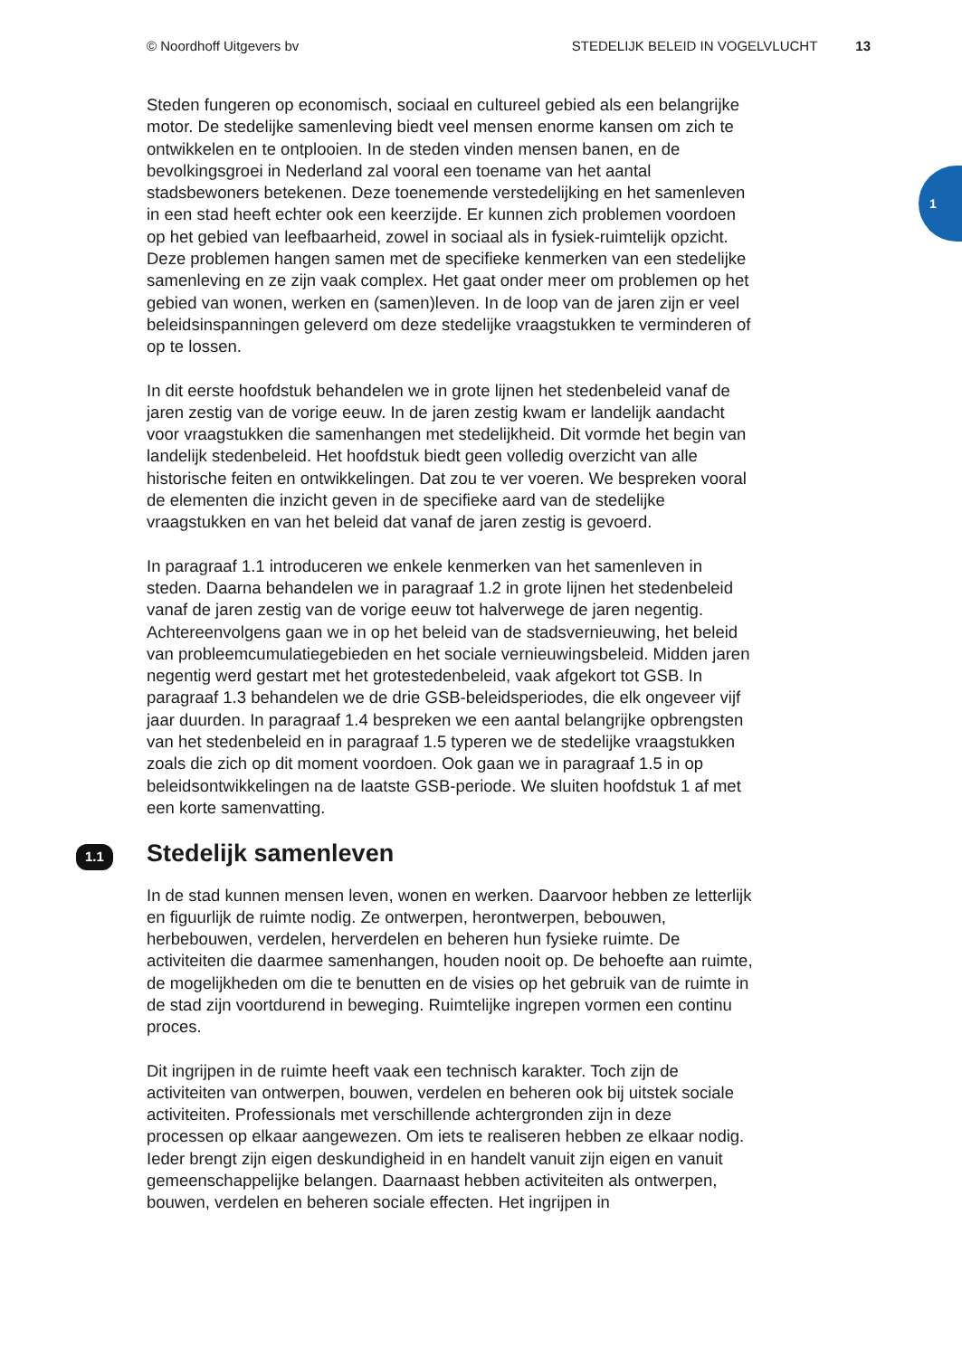© Noordhoff Uitgevers bv STEDELIJK BELEID IN VOGELVLUCHT 13
1
Steden fungeren op economisch, sociaal en cultureel gebied als een belangrijke motor. De stedelijke samenleving biedt veel mensen enorme kansen om zich te ontwikkelen en te ontplooien. In de steden vinden mensen banen, en de bevolkingsgroei in Nederland zal vooral een toename van het aantal stadsbewoners betekenen. Deze toenemende verstedelijking en het samenleven in een stad heeft echter ook een keerzijde. Er kunnen zich problemen voordoen op het gebied van leefbaarheid, zowel in sociaal als in fysiek-ruimtelijk opzicht. Deze problemen hangen samen met de specifieke kenmerken van een stedelijke samenleving en ze zijn vaak complex. Het gaat onder meer om problemen op het gebied van wonen, werken en (samen)leven. In de loop van de jaren zijn er veel beleidsinspanningen geleverd om deze stedelijke vraagstukken te verminderen of op te lossen.
In dit eerste hoofdstuk behandelen we in grote lijnen het stedenbeleid vanaf de jaren zestig van de vorige eeuw. In de jaren zestig kwam er landelijk aandacht voor vraagstukken die samenhangen met stedelijkheid. Dit vormde het begin van landelijk stedenbeleid. Het hoofdstuk biedt geen volledig overzicht van alle historische feiten en ontwikkelingen. Dat zou te ver voeren. We bespreken vooral de elementen die inzicht geven in de specifieke aard van de stedelijke vraagstukken en van het beleid dat vanaf de jaren zestig is gevoerd.
In paragraaf 1.1 introduceren we enkele kenmerken van het samenleven in steden. Daarna behandelen we in paragraaf 1.2 in grote lijnen het stedenbeleid vanaf de jaren zestig van de vorige eeuw tot halverwege de jaren negentig. Achtereenvolgens gaan we in op het beleid van de stadsvernieuwing, het beleid van probleemcumulatiegebieden en het sociale vernieuwingsbeleid. Midden jaren negentig werd gestart met het grotestedenbeleid, vaak afgekort tot GSB. In paragraaf 1.3 behandelen we de drie GSB-beleidsperiodes, die elk ongeveer vijf jaar duurden. In paragraaf 1.4 bespreken we een aantal belangrijke opbrengsten van het stedenbeleid en in paragraaf 1.5 typeren we de stedelijke vraagstukken zoals die zich op dit moment voordoen. Ook gaan we in paragraaf 1.5 in op beleidsontwikkelingen na de laatste GSB-periode. We sluiten hoofdstuk 1 af met een korte samenvatting.
1.1 Stedelijk samenleven
In de stad kunnen mensen leven, wonen en werken. Daarvoor hebben ze letterlijk en figuurlijk de ruimte nodig. Ze ontwerpen, herontwerpen, bebouwen, herbebouwen, verdelen, herverdelen en beheren hun fysieke ruimte. De activiteiten die daarmee samenhangen, houden nooit op. De behoefte aan ruimte, de mogelijkheden om die te benutten en de visies op het gebruik van de ruimte in de stad zijn voortdurend in beweging. Ruimtelijke ingrepen vormen een continu proces.
Dit ingrijpen in de ruimte heeft vaak een technisch karakter. Toch zijn de activiteiten van ontwerpen, bouwen, verdelen en beheren ook bij uitstek sociale activiteiten. Professionals met verschillende achtergronden zijn in deze processen op elkaar aangewezen. Om iets te realiseren hebben ze elkaar nodig. Ieder brengt zijn eigen deskundigheid in en handelt vanuit zijn eigen en vanuit gemeenschappelijke belangen. Daarnaast hebben activiteiten als ontwerpen, bouwen, verdelen en beheren sociale effecten. Het ingrijpen in